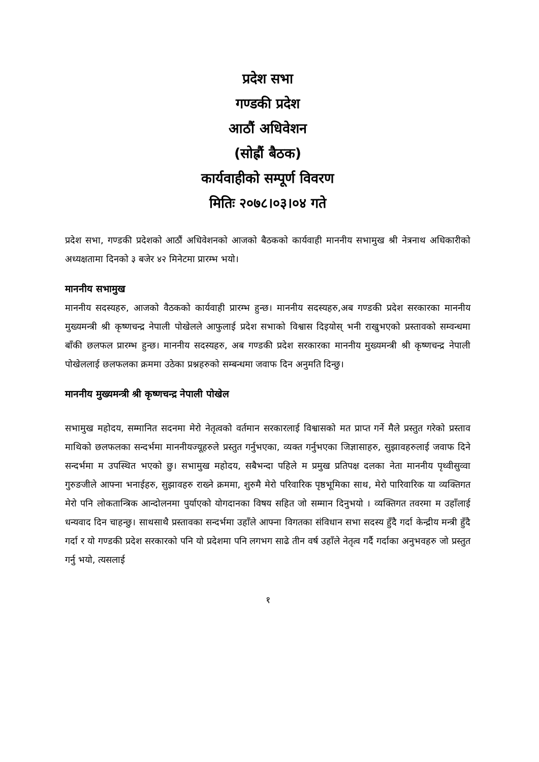प्रदेश सभा
गण्डकी प्रदेश
आठौं अधिवेशन
(सोह्रौं बैठक)
कार्यवाहीको सम्पूर्ण विवरण
मितिः २०७८।०३।०४ गते
प्रदेश सभा, गण्डकी प्रदेशको आठौं अधिवेशनको आजको बैठकको कार्यवाही माननीय सभामुख श्री नेत्रनाथ अधिकारीको अध्यक्षतामा दिनको ३ बजेर ४२ मिनेटमा प्रारम्भ भयो।
माननीय सभामुख
माननीय सदस्यहरु, आजको वैठकको कार्यवाही प्रारम्भ हुन्छ। माननीय सदस्यहरु,अब गण्डकी प्रदेश सरकारका माननीय मुख्यमन्त्री श्री कृष्णचन्द्र नेपाली पोखेलले आफुलाई प्रदेश सभाको विश्वास दिइयोस् भनी राखुभएको प्रस्तावको सम्वन्धमा बाँकी छलफल प्रारम्भ हुन्छ। माननीय सदस्यहरु, अब गण्डकी प्रदेश सरकारका माननीय मुख्यमन्त्री श्री कृष्णचन्द्र नेपाली पोखेललाई छलफलका क्रममा उठेका प्रश्नहरुको सम्बन्धमा जवाफ दिन अनुमति दिन्छु।
माननीय मुख्यमन्त्री श्री कृष्णचन्द्र नेपाली पोखेल
सभामुख महोदय, सम्मानित सदनमा मेरो नेतृत्वको वर्तमान सरकारलाई विश्वासको मत प्राप्त गर्ने मैले प्रस्तुत गरेको प्रस्ताव माथिको छलफलका सन्दर्भमा माननीयज्यूहरुले प्रस्तुत गर्नुभएका, व्यक्त गर्नुभएका जिज्ञासाहरु, सुझावहरुलाई जवाफ दिने सन्दर्भमा म उपस्थित भएको छु। सभामुख महोदय, सबैभन्दा पहिले म प्रमुख प्रतिपक्ष दलका नेता माननीय पृथ्वीसुव्वा गुरुङजीले आफ्ना भनाईहरु, सुझावहरु राख्ने क्रममा, शुरुमै मेरो परिवारिक पृष्ठभूमिका साथ, मेरो पारिवारिक या व्यक्तिगत मेरो पनि लोकतान्त्रिक आन्दोलनमा पुर्याएको योगदानका विषय सहित जो सम्मान दिनुभयो । व्यक्तिगत तवरमा म उहाँलाई धन्यवाद दिन चाहन्छु। साथसाथै प्रस्तावका सन्दर्भमा उहाँले आफ्ना विगतका संविधान सभा सदस्य हुँदै गर्दा केन्द्रीय मन्त्री हुँदै गर्दा र यो गण्डकी प्रदेश सरकारको पनि यो प्रदेशमा पनि लगभग साढे तीन वर्ष उहाँले नेतृत्व गर्दै गर्दाका अनुभवहरु जो प्रस्तुत गर्नु भयो, त्यसलाई
१